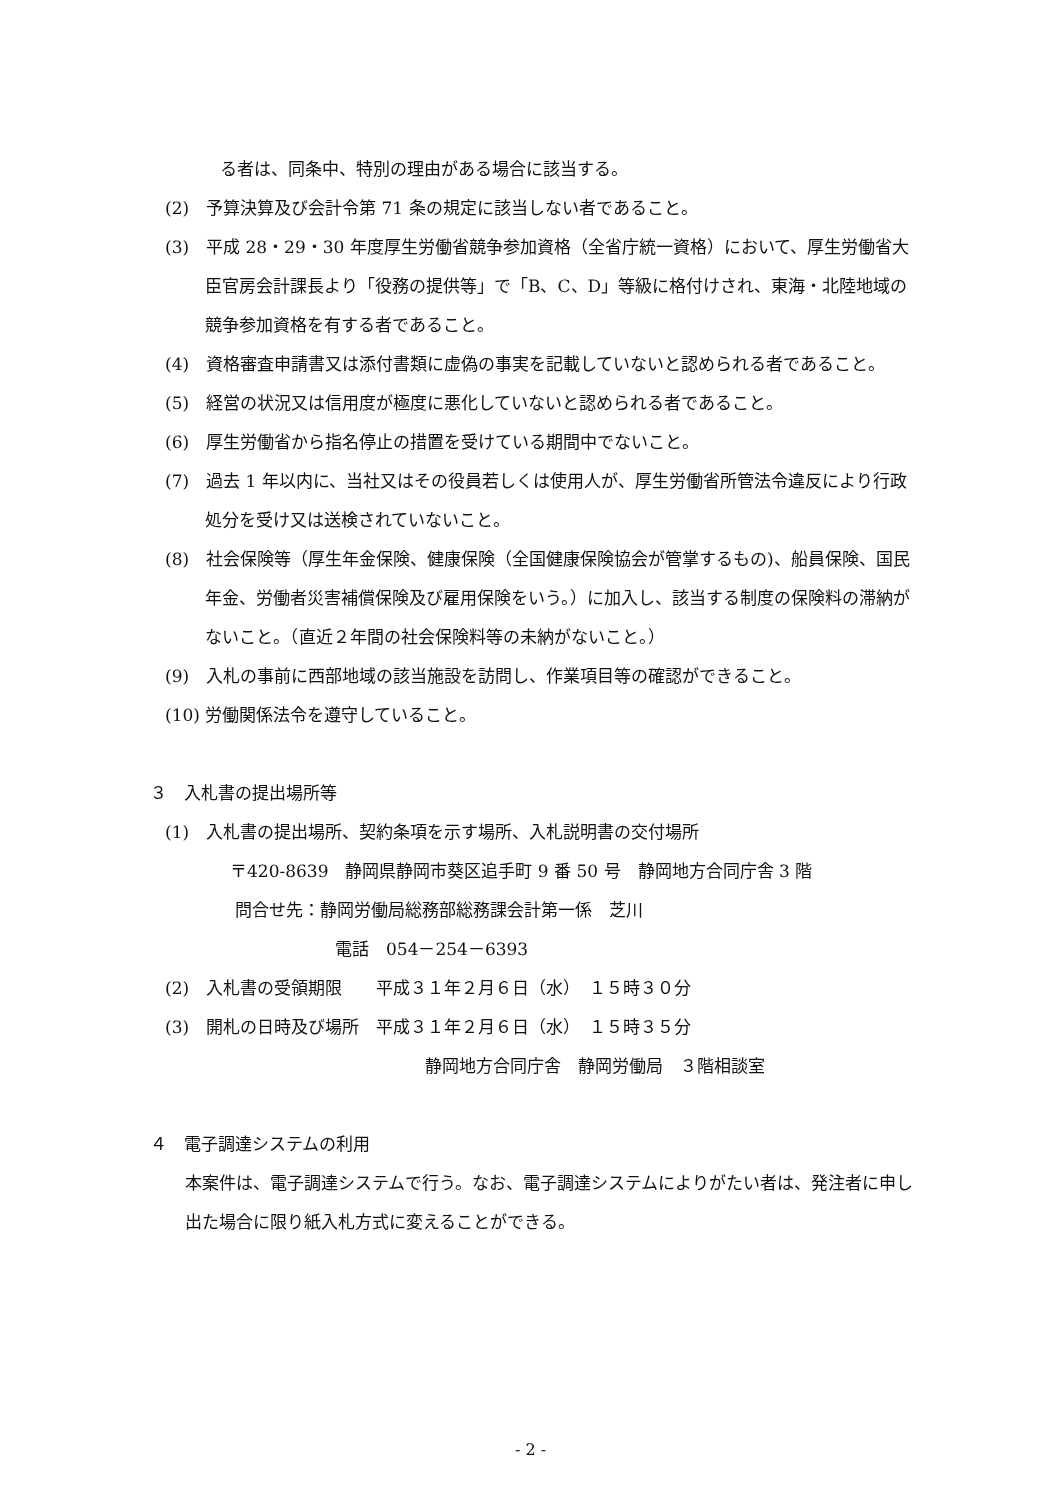る者は、同条中、特別の理由がある場合に該当する。
(2)　予算決算及び会計令第 71 条の規定に該当しない者であること。
(3)　平成 28・29・30 年度厚生労働省競争参加資格（全省庁統一資格）において、厚生労働省大臣官房会計課長より「役務の提供等」で「B、C、D」等級に格付けされ、東海・北陸地域の競争参加資格を有する者であること。
(4)　資格審査申請書又は添付書類に虚偽の事実を記載していないと認められる者であること。
(5)　経営の状況又は信用度が極度に悪化していないと認められる者であること。
(6)　厚生労働省から指名停止の措置を受けている期間中でないこと。
(7)　過去 1 年以内に、当社又はその役員若しくは使用人が、厚生労働省所管法令違反により行政処分を受け又は送検されていないこと。
(8)　社会保険等（厚生年金保険、健康保険（全国健康保険協会が管掌するもの)、船員保険、国民年金、労働者災害補償保険及び雇用保険をいう。）に加入し、該当する制度の保険料の滞納がないこと。（直近２年間の社会保険料等の未納がないこと。）
(9)　入札の事前に西部地域の該当施設を訪問し、作業項目等の確認ができること。
(10) 労働関係法令を遵守していること。
３　入札書の提出場所等
(1)　入札書の提出場所、契約条項を示す場所、入札説明書の交付場所
〒420-8639　静岡県静岡市葵区追手町 9 番 50 号　静岡地方合同庁舎 3 階
問合せ先：静岡労働局総務部総務課会計第一係　芝川
電話　054－254－6393
(2)　入札書の受領期限　　平成３１年２月６日（水）　１５時３０分
(3)　開札の日時及び場所　平成３１年２月６日（水）　１５時３５分
静岡地方合同庁舎　静岡労働局　３階相談室
４　電子調達システムの利用
本案件は、電子調達システムで行う。なお、電子調達システムによりがたい者は、発注者に申し出た場合に限り紙入札方式に変えることができる。
- 2 -